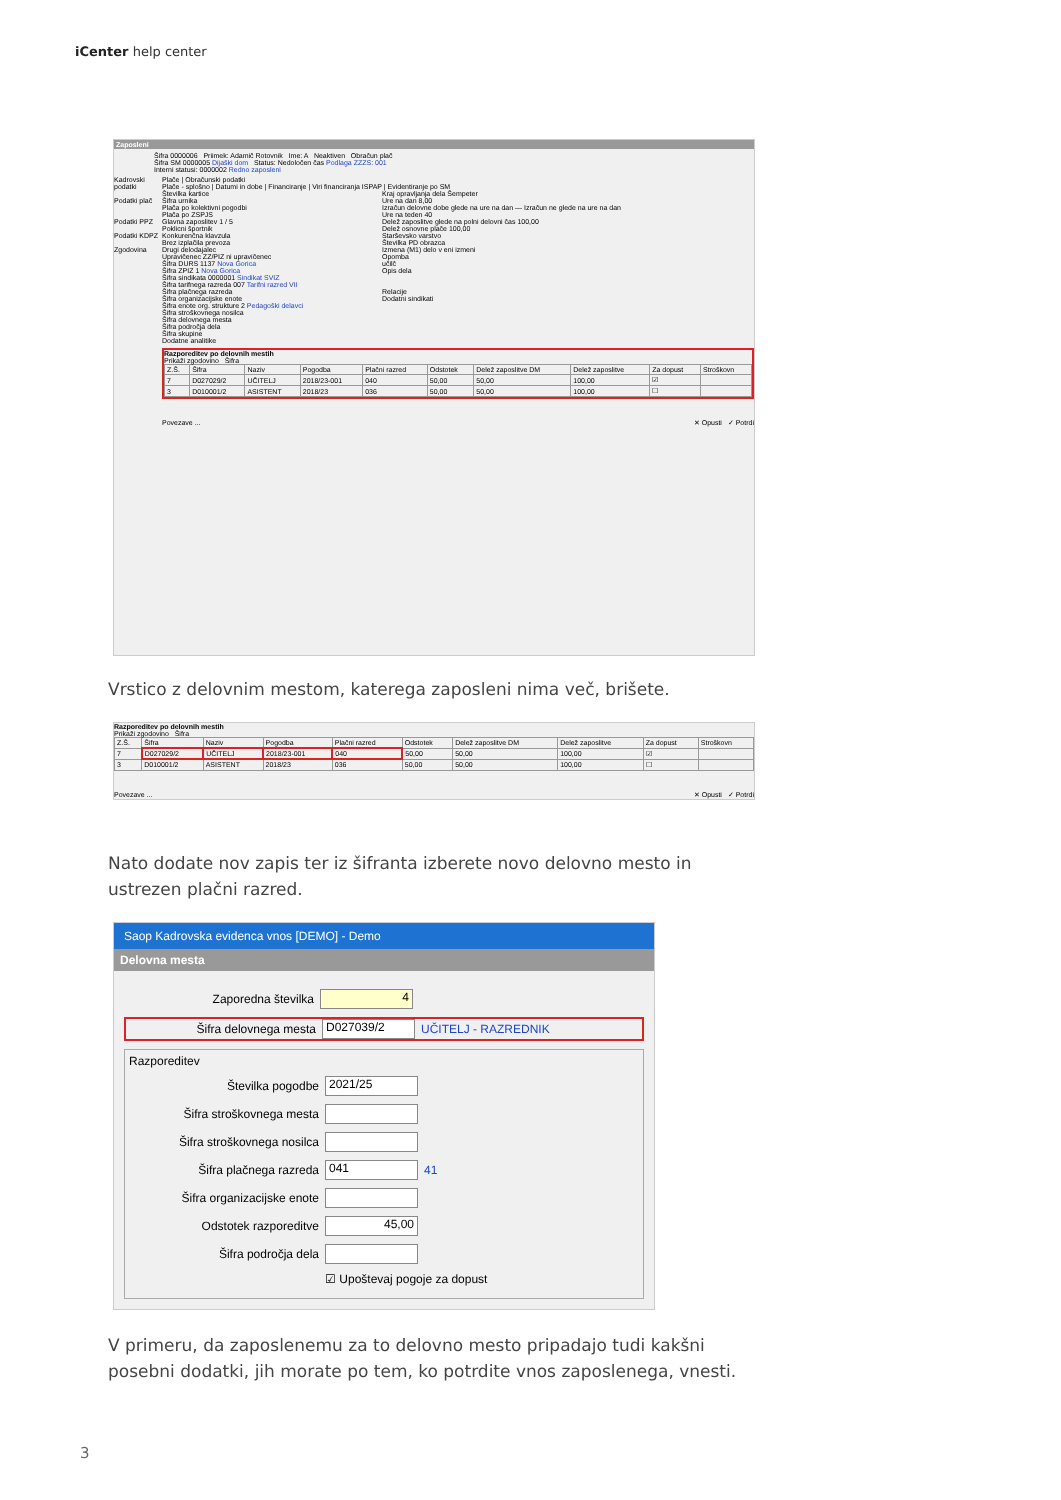iCenter help center
Zaposleni
Šifra 0000006 Priimek: Adamič Rotovnik Ime: A Neaktiven Obračun plač
Šifra SM 0000005 Dijaški dom Status: Nedoločen čas Podlaga ZZZS: 001
Interni statusi: 0000002 Redno zaposleni
Kadrovski podatki
Podatki plač
Podatki PPZ
Podatki KDPZ
Zgodovina
Plače | Obračunski podatki
Plače - splošno | Datumi in dobe | Financiranje | Viri financiranja ISPAP | Evidentiranje po SM
Številka kartice
Šifra urnika
Plača po kolektivni pogodbi
Plača po ZSPJS
Glavna zaposlitev 1 / 5
Poklicni športnik
Konkurenčna klavzula
Brez izplačila prevoza
Drugi delodajalec
Upravičenec ZZ/PIZ ni upravičenec
Šifra DURS 1137 Nova Gorica
Šifra ZPIZ 1 Nova Gorica
Šifra sindikata 0000001 Sindikat SVIZ
Šifra tarifnega razreda 007 Tarifni razred VII
Šifra plačnega razreda
Šifra organizacijske enote
Šifra enote org. strukture 2 Pedagoški delavci
Šifra stroškovnega nosilca
Šifra delovnega mesta
Šifra področja dela
Šifra skupine
Dodatne analitike
Kraj opravljanja dela Šempeter
Ure na dan 8,00
Izračun delovne dobe glede na ure na dan — Izračun ne glede na ure na dan
Ure na teden 40
Delež zaposlitve glede na polni delovni čas 100,00
Delež osnovne plače 100,00
Starševsko varstvo
Številka PD obrazca
Izmena (M1) delo v eni izmeni
Opomba
učilč
Opis dela
Relacije
Dodatni sindikati
Razporeditev po delovnih mestih
Prikaži zgodovino Šifra
| Z.Š. | Šifra | Naziv | Pogodba | Plačni razred | Odstotek | Delež zaposlitve DM | Delež zaposlitve | Za dopust | Stroškovn |
| --- | --- | --- | --- | --- | --- | --- | --- | --- | --- |
| 7 | D027029/2 | UČITELJ | 2018/23-001 | 040 | 50,00 | 50,00 | 100,00 | ☑ | |
| 3 | D010001/2 | ASISTENT | 2018/23 | 036 | 50,00 | 50,00 | 100,00 | ☐ | |
Povezave ... ✕ Opusti ✓ Potrdi
Vrstico z delovnim mestom, katerega zaposleni nima več, brišete.
Razporeditev po delovnih mestih
Prikaži zgodovino Šifra
| Z.Š. | Šifra | Naziv | Pogodba | Plačni razred | Odstotek | Delež zaposlitve DM | Delež zaposlitve | Za dopust | Stroškovn |
| --- | --- | --- | --- | --- | --- | --- | --- | --- | --- |
| 7 | D027029/2 | UČITELJ | 2018/23-001 | 040 | 50,00 | 50,00 | 100,00 | ☑ | |
| 3 | D010001/2 | ASISTENT | 2018/23 | 036 | 50,00 | 50,00 | 100,00 | ☐ | |
Povezave ... ✕ Opusti ✓ Potrdi
Nato dodate nov zapis ter iz šifranta izberete novo delovno mesto in ustrezen plačni razred.
Saop Kadrovska evidenca vnos [DEMO] - Demo
Delovna mesta
Zaporedna številka 4
Šifra delovnega mesta D027039/2 UČITELJ - RAZREDNIK
Razporeditev
Številka pogodbe 2021/25
Šifra stroškovnega mesta
Šifra stroškovnega nosilca
Šifra plačnega razreda 041 41
Šifra organizacijske enote
Odstotek razporeditve 45,00
Šifra področja dela
☑ Upoštevaj pogoje za dopust
V primeru, da zaposlenemu za to delovno mesto pripadajo tudi kakšni posebni dodatki, jih morate po tem, ko potrdite vnos zaposlenega, vnesti.
3